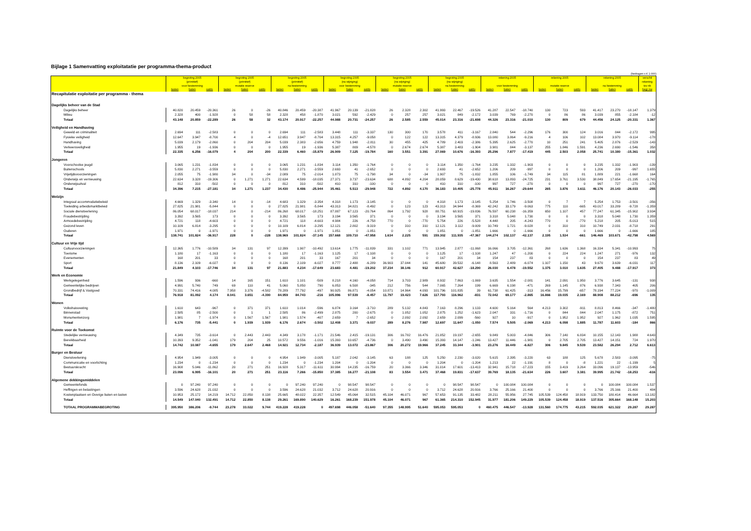Bijlage 1 Samenvatting exploitatatie per programma-thema-product
(bedragen x € 1.000)
| | begroting 2005 | | | begroting 2005 | | | begroting 2005 | | | begroting 2005 | | | begroting 2005 | | | begroting 2005 | | | rekening 2005 | | | rekening 2005 | | | rekening 2005 | | | verschil |
| --- | --- | --- | --- | --- | --- | --- | --- | --- | --- | --- | --- | --- | --- | --- | --- | --- | --- | --- | --- | --- | --- | --- | --- | --- | --- | --- | --- | --- |
| | (primitief) | | | (primitief) | | | (primitief) | | | (na wijziging) | | | (na wijziging) | | | (na wijziging) | | | | | | | | | | | | rekening |
| | voor bestemming | | | mutatie reserve | | | na bestemming | | | voor bestemming | | | mutatie reserve | | | na bestemming | | | voor bestemming | | | mutatie reserve | | | na bestemming | | | tov nb |
| | lasten | baten | saldo | lasten | baten | saldo | lasten | baten | saldo | lasten | baten | saldo | lasten | baten | saldo | lasten | baten | saldo | lasten | baten | saldo | lasten | baten | saldo | lasten | baten | saldo | begr nw |
| Recapitulatie exploitatie per programma - thema | | | | | | | | | | | | | | | | | | | | | | | | | | | | |
| Dagelijks beheer van de Stad | | | | | | | | | | | | | | | | | | | | | | | | | | | | |
| Dagelijks beheer | 40.820 | 20.459 | -20.361 | 26 | 0 | -26 | 40.846 | 20.459 | -20.387 | 41.967 | 20.139 | -21.828 | 26 | 2.328 | 2.302 | 41.993 | 22.467 | -19.526 | 41.287 | 22.547 | -18.740 | 130 | 723 | 593 | 41.417 | 23.270 | -18.147 | 1.379 |
| Milieu | 2.328 | 400 | -1.928 | 0 | 58 | 58 | 2.328 | 458 | -1.870 | 3.021 | 592 | -2.429 | 0 | 257 | 257 | 3.021 | 849 | -2.172 | 3.039 | 769 | -2.270 | 0 | 86 | 86 | 3.039 | 855 | -2.184 | -12 |
| Totaal | 43.148 | 20.859 | -22.289 | 26 | 58 | 32 | 43.174 | 20.917 | -22.257 | 44.988 | 20.731 | -24.257 | 26 | 2.585 | 2.559 | 45.014 | 23.316 | -21.698 | 44.326 | 23.316 | -21.010 | 130 | 809 | 679 | 44.456 | 24.125 | -20.331 | 1.367 |
| Veiligheid en Handhaving | | | | | | | | | | | | | | | | | | | | | | | | | | | | |
| Geweld en criminaliteit | 2.694 | 111 | -2.583 | 0 | 0 | 0 | 2.694 | 111 | -2.583 | 3.448 | 111 | -3.337 | 130 | 300 | 170 | 3.578 | 411 | -3.167 | 2.840 | 544 | -2.296 | 176 | 300 | 124 | 3.016 | 844 | -2.172 | 995 |
| Fysieke veiligheid | 12.647 | 3.947 | -8.700 | 4 | 0 | -4 | 12.651 | 3.947 | -8.704 | 13.315 | 4.257 | -9.058 | 0 | 122 | 122 | 13.315 | 4.379 | -8.936 | 13.080 | 3.864 | -9.216 | 4 | 106 | 102 | 13.084 | 3.970 | -9.114 | -178 |
| Handhaving | 5.039 | 2.179 | -2.860 | 0 | 204 | 204 | 5.039 | 2.383 | -2.656 | 4.759 | 1.948 | -2.811 | 30 | 455 | 425 | 4.789 | 2.403 | -2.386 | 5.395 | 2.625 | -2.770 | 10 | 251 | 241 | 5.405 | 2.876 | -2.529 | -143 |
| Verkeersveiligheid | 1.955 | 19 | -1.936 | 0 | 0 | 0 | 1.955 | 19 | -1.936 | 5.387 | 809 | -4.578 | 0 | 2.674 | 2.674 | 5.387 | 3.483 | -1.904 | 3.981 | 844 | -3.137 | 255 | 1.846 | 1.591 | 4.236 | 2.690 | -1.546 | 358 |
| Totaal | 22.335 | 6.256 | -16.079 | 4 | 204 | 200 | 22.339 | 6.460 | -15.879 | 26.909 | 7.125 | -19.784 | 160 | 3.551 | 3.391 | 27.069 | 10.676 | -16.393 | 25.296 | 7.877 | -17.419 | 445 | 2.503 | 2.058 | 25.741 | 10.380 | -15.361 | 1.032 |
| Jongeren | | | | | | | | | | | | | | | | | | | | | | | | | | | | |
| Voorschoolse jeugd | 3.065 | 1.231 | -1.834 | 0 | 0 | 0 | 3.065 | 1.231 | -1.834 | 3.114 | 1.350 | -1.764 | 0 | 0 | 0 | 3.114 | 1.350 | -1.764 | 3.235 | 1.332 | -1.903 | 0 | 0 | 0 | 3.235 | 1.332 | -1.903 | -139 |
| Buitenschools | 5.830 | 2.271 | -3.559 | 0 | 0 | 0 | 5.830 | 2.271 | -3.559 | 2.693 | 41 | -2.652 | 0 | 0 | 0 | 2.693 | 41 | -2.652 | 1.206 | 209 | -997 | 0 | 0 | 0 | 1.206 | 209 | -997 | 1.655 |
| Vrijetijdsvoorzieningen | 2.055 | 75 | -1.980 | 34 | 0 | -34 | 2.089 | 75 | -2.014 | 1.873 | 75 | -1.798 | 34 | 0 | -34 | 1.907 | 75 | -1.832 | 1.855 | 106 | -1.749 | 34 | 115 | 81 | 1.889 | 221 | -1.668 | 164 |
| Onderwijs en vernieuwing | 22.634 | 3.328 | -19.306 | 0 | 1.271 | 1.271 | 22.634 | 4.599 | -18.035 | 27.371 | 3.737 | -23.634 | 688 | 4.892 | 4.204 | 28.059 | 8.629 | -19.430 | 38.618 | 13.893 | -24.725 | 231 | 3.761 | 3.530 | 38.849 | 17.654 | -21.195 | -1.765 |
| Onderwijsuitval | 812 | 310 | -502 | 0 | 0 | 0 | 812 | 310 | -502 | 410 | 310 | -100 | 0 | 0 | 0 | 410 | 310 | -100 | 997 | 727 | -270 | 0 | 0 | 0 | 997 | 727 | -270 | -170 |
| Totaal | 34.396 | 7.215 | -27.181 | 34 | 1.271 | 1.237 | 34.430 | 8.486 | -25.944 | 35.461 | 5.513 | -29.948 | 722 | 4.892 | 4.170 | 36.183 | 10.405 | -25.778 | 45.911 | 16.267 | -29.644 | 265 | 3.876 | 3.611 | 46.176 | 20.143 | -26.033 | -255 |
| Welzijn | | | | | | | | | | | | | | | | | | | | | | | | | | | | |
| Integraal accommodatiebeleid | 4.669 | 1.329 | -3.340 | 14 | 0 | -14 | 4.683 | 1.329 | -3.354 | 4.318 | 1.173 | -3.145 | 0 | 0 | 0 | 4.318 | 1.173 | -3.145 | 5.254 | 1.746 | -3.508 | 0 | 7 | 7 | 5.254 | 1.753 | -3.501 | -356 |
| Toeleiding arbeidsmarktbeleid | 27.825 | 21.981 | -5.844 | 0 | 0 | 0 | 27.825 | 21.981 | -5.844 | 43.313 | 34.821 | -8.492 | 0 | 123 | 123 | 43.313 | 34.944 | -8.369 | 42.242 | 33.179 | -9.063 | 775 | 110 | -665 | 43.017 | 33.289 | -9.728 | -1.359 |
| Sociale dienstverlening | 86.054 | 68.017 | -18.037 | 214 | 0 | -214 | 86.268 | 68.017 | -18.251 | 87.887 | 67.123 | -20.764 | 864 | 1.792 | 928 | 88.751 | 68.915 | -19.836 | 76.597 | 60.238 | -16.359 | 650 | 1.107 | 457 | 77.247 | 61.345 | -15.902 | 3.934 |
| Fraudebestrijding | 3.392 | 3.565 | 173 | 0 | 0 | 0 | 3.392 | 3.565 | 173 | 3.194 | 3.565 | 371 | 0 | 0 | 0 | 3.194 | 3.565 | 371 | 3.318 | 5.048 | 1.730 | 0 | 0 | 0 | 3.318 | 5.048 | 1.730 | 1.359 |
| Armoedebestrijding | 4.721 | 118 | -4.603 | 0 | 0 | 0 | 4.721 | 118 | -4.603 | 4.984 | 226 | -4.758 | 770 | 0 | -770 | 5.754 | 226 | -5.528 | 4.448 | 205 | -4.243 | 770 | 0 | -770 | 5.218 | 205 | -5.013 | 515 |
| Gezond leven | 10.109 | 6.814 | -3.295 | 0 | 0 | 0 | 10.109 | 6.814 | -3.295 | 12.121 | 2.802 | -9.319 | 0 | 310 | 310 | 12.121 | 3.112 | -9.009 | 10.749 | 1.721 | -9.028 | 0 | 310 | 310 | 10.749 | 2.031 | -8.718 | 291 |
| Ouderen | 1.971 | 0 | -1.971 | 0 | 0 | 0 | 1.971 | 0 | -1.971 | 1.851 | 0 | -1.851 | 0 | 0 | 0 | 1.851 | 0 | -1.851 | 1.666 | 0 | -1.666 | 0 | 0 | 0 | 1.666 | 0 | -1.666 | 185 |
| Totaal | 138.741 | 101.824 | -36.917 | 228 | 0 | -228 | 138.969 | 101.824 | -37.145 | 157.668 | 109.710 | -47.958 | 1.634 | 2.225 | 591 | 159.302 | 111.935 | -47.367 | 144.274 | 102.137 | -42.137 | 2.195 | 1.534 | -661 | 146.469 | 103.671 | -42.798 | 4.569 |
| Cultuur en Vrije tijd | | | | | | | | | | | | | | | | | | | | | | | | | | | | |
| Cultuurvoorzieningen | 12.365 | 1.776 | -10.589 | 34 | 131 | 97 | 12.399 | 1.907 | -10.492 | 13.614 | 1.775 | -11.839 | 331 | 1.102 | 771 | 13.945 | 2.877 | -11.068 | 16.066 | 3.705 | -12.361 | 268 | 1.636 | 1.368 | 16.334 | 5.341 | -10.993 | 75 |
| Toerisme | 1.180 | 17 | -1.163 | 0 | 0 | 0 | 1.180 | 17 | -1.163 | 1.125 | 17 | -1.108 | 0 | 0 | 0 | 1.125 | 17 | -1.108 | 1.247 | 47 | -1.200 | 0 | 224 | 224 | 1.247 | 271 | -976 | 132 |
| Evenementen | 168 | 201 | 33 | 0 | 0 | 0 | 168 | 201 | 33 | 167 | 201 | 34 | 0 | 0 | 0 | 167 | 201 | 34 | 154 | 237 | 83 | 0 | 0 | 0 | 154 | 237 | 83 | 49 |
| Sport | 8.136 | 2.109 | -6.027 | 0 | 0 | 0 | 8.136 | 2.109 | -6.027 | 8.777 | 2.488 | -6.289 | 36.903 | 37.044 | 141 | 45.680 | 39.532 | -6.148 | 8.563 | 2.489 | -6.074 | 1.107 | 1.150 | 43 | 9.670 | 3.639 | -6.031 | 117 |
| Totaal | 21.849 | 4.103 | -17.746 | 34 | 131 | 97 | 21.883 | 4.234 | -17.649 | 23.683 | 4.481 | -19.202 | 37.234 | 38.146 | 912 | 60.917 | 42.627 | -18.290 | 26.030 | 6.478 | -19.552 | 1.375 | 3.010 | 1.635 | 27.405 | 9.488 | -17.917 | 373 |
| Werk en Economie | | | | | | | | | | | | | | | | | | | | | | | | | | | | |
| Werkgelegenheid | 1.596 | 936 | -660 | 14 | 165 | 151 | 1.610 | 1.101 | -509 | 8.218 | 4.160 | -4.058 | 714 | 3.703 | 2.989 | 8.932 | 7.863 | -1.069 | 3.635 | 1.554 | -2.081 | 141 | 2.091 | 1.950 | 3.776 | 3.645 | -131 | 938 |
| Gemeentelijke bedrijven | 4.991 | 5.740 | 749 | 69 | 110 | 41 | 5.060 | 5.850 | 790 | 6.853 | 6.508 | -345 | 212 | 756 | 544 | 7.065 | 7.264 | 199 | 6.669 | 6.198 | -471 | 269 | 1.145 | 876 | 6.938 | 7.343 | 405 | 206 |
| Grondbedrijf & Vastgoed | 70.331 | 74.416 | 4.085 | 7.958 | 3.376 | -4.582 | 78.289 | 77.792 | -497 | 90.925 | 86.871 | -4.054 | 10.871 | 14.964 | 4.093 | 101.796 | 101.835 | 39 | 61.738 | 61.425 | -313 | 16.456 | 15.799 | -657 | 78.194 | 77.224 | -970 | -1.009 |
| Totaal | 76.918 | 81.092 | 4.174 | 8.041 | 3.651 | -4.390 | 84.959 | 84.743 | -216 | 105.996 | 97.539 | -8.457 | 11.797 | 19.423 | 7.626 | 117.793 | 116.962 | -831 | 72.042 | 69.177 | -2.865 | 16.866 | 19.035 | 2.169 | 88.908 | 88.212 | -696 | 135 |
| Wonen | | | | | | | | | | | | | | | | | | | | | | | | | | | | |
| Volkshuisvesting | 1.610 | 643 | -967 | 0 | 371 | 371 | 1.610 | 1.014 | -596 | 6.874 | 3.164 | -3.710 | 289 | 5.132 | 4.843 | 7.163 | 8.296 | 1.133 | 4.600 | 5.164 | 564 | 4.213 | 3.302 | -911 | 8.813 | 8.466 | -347 | -1.480 |
| Binnenstad | 2.585 | 85 | -2.500 | 0 | 1 | 1 | 2.585 | 86 | -2.499 | 2.875 | 200 | -2.675 | 0 | 1.052 | 1.052 | 2.875 | 1.252 | -1.623 | 2.047 | 331 | -1.716 | 0 | 844 | 844 | 2.047 | 1.175 | -872 | 751 |
| Monumentenzorg | 1.981 | 7 | -1.974 | 0 | 1.567 | 1.567 | 1.981 | 1.574 | -407 | 2.659 | 7 | -2.652 | 0 | 2.092 | 2.092 | 2.659 | 2.099 | -560 | 927 | 10 | -917 | 0 | 1.952 | 1.952 | 927 | 1.962 | 1.035 | 1.595 |
| Totaal | 6.176 | 735 | -5.441 | 0 | 1.939 | 1.939 | 6.176 | 2.674 | -3.502 | 12.408 | 3.371 | -9.037 | 289 | 8.276 | 7.987 | 12.697 | 11.647 | -1.050 | 7.574 | 5.505 | -2.069 | 4.213 | 6.098 | 1.885 | 11.787 | 11.603 | -184 | 866 |
| Ruimte voor de Toekomst | | | | | | | | | | | | | | | | | | | | | | | | | | | | |
| Stedelijke vernieuwing | 4.349 | 735 | -3.614 | 0 | 2.443 | 2.443 | 4.349 | 3.178 | -1.171 | 21.546 | 2.415 | -19.131 | 306 | 16.782 | 16.476 | 21.852 | 19.197 | -2.655 | 9.849 | 5.003 | -4.846 | 306 | 7.140 | 6.834 | 10.155 | 12.143 | 1.988 | 4.643 |
| Bereikbaarheid | 10.393 | 9.352 | -1.041 | 179 | 204 | 25 | 10.572 | 9.556 | -1.016 | 15.393 | 10.657 | -4.736 | 0 | 3.490 | 3.490 | 15.393 | 14.147 | -1.246 | 13.427 | 11.446 | -1.981 | 0 | 2.705 | 2.705 | 13.427 | 14.151 | 724 | 1.970 |
| Totaal | 14.742 | 10.087 | -4.655 | 179 | 2.647 | 2.468 | 14.921 | 12.734 | -2.187 | 36.939 | 13.072 | -23.867 | 306 | 20.272 | 19.966 | 37.245 | 33.344 | -3.901 | 23.276 | 16.449 | -6.827 | 306 | 9.845 | 9.539 | 23.582 | 26.294 | 2.712 | 6.613 |
| Burger en Bestuur | | | | | | | | | | | | | | | | | | | | | | | | | | | | |
| Dienstverlening | 4.954 | 1.949 | -3.005 | 0 | 0 | 0 | 4.954 | 1.949 | -3.005 | 5.187 | 2.042 | -3.145 | 63 | 188 | 125 | 5.250 | 2.230 | -3.020 | 5.615 | 2.395 | -3.220 | 63 | 188 | 125 | 5.678 | 2.583 | -3.095 | -75 |
| Communicatie en voorlichting | 1.234 | 0 | -1.234 | 0 | 0 | 0 | 1.234 | 0 | -1.234 | 1.204 | 0 | -1.204 | 0 | 0 | 0 | 1.204 | 0 | -1.204 | 1.213 | 22 | -1.191 | 8 | 0 | -8 | 1.221 | 22 | -1.199 | 5 |
| Bestuurskracht | 16.908 | 5.046 | -11.862 | 20 | 271 | 251 | 16.928 | 5.317 | -11.611 | 30.994 | 14.235 | -16.759 | 20 | 3.366 | 3.346 | 31.014 | 17.601 | -13.413 | 32.941 | 15.718 | -17.223 | 155 | 3.419 | 3.264 | 33.096 | 19.137 | -13.959 | -546 |
| Totaal | 23.096 | 6.995 | -16.101 | 20 | 271 | 251 | 23.116 | 7.266 | -15.850 | 37.385 | 16.277 | -21.108 | 83 | 3.554 | 3.471 | 37.468 | 19.831 | -17.637 | 39.769 | 18.135 | -21.634 | 226 | 3.607 | 3.381 | 39.995 | 21.742 | -18.253 | -616 |
| Algemene dekkingsmiddelen | | | | | | | | | | | | | | | | | | | | | | | | | | | | |
| Gemeentefonds | 0 | 97.240 | 97.240 | 0 | 0 | 0 | 0 | 97.240 | 97.240 | 0 | 98.547 | 98.547 | 0 | 0 | 0 | 0 | 98.547 | 98.547 | 0 | 100.084 | 100.084 | 0 | 0 | 0 | 0 | 100.084 | 100.084 | 1.537 |
| Heffingen en belastingen | 3.596 | 24.628 | 21.032 | 0 | 0 | 0 | 3.596 | 24.628 | 21.032 | 3.712 | 24.628 | 20.916 | 0 | 0 | 0 | 3.712 | 24.628 | 20.916 | 3.766 | 25.166 | 21.400 | 0 | 0 | 0 | 3.766 | 25.166 | 21.400 | 484 |
| Kostenplaatsen en Overige baten en lasten | 10.953 | 25.172 | 14.219 | 14.712 | 22.850 | 8.138 | 25.665 | 48.022 | 22.357 | 12.549 | 45.064 | 32.515 | 45.104 | 46.071 | 967 | 57.653 | 91.135 | 33.482 | 28.211 | 55.956 | 27.745 | 105.539 | 124.458 | 18.919 | 133.750 | 180.414 | 46.664 | 13.182 |
| Totaal | 14.549 | 147.040 | 132.491 | 14.712 | 22.850 | 8.138 | 29.261 | 169.890 | 140.629 | 16.261 | 168.239 | 151.978 | 45.104 | 46.071 | 967 | 61.365 | 214.310 | 152.945 | 31.977 | 181.206 | 149.229 | 105.539 | 124.458 | 18.919 | 137.516 | 305.664 | 168.148 | 15.203 |
| TOTAAL PROGRAMMABEGROTING | 395.950 | 386.206 | -9.744 | 23.278 | 33.022 | 9.744 | 419.228 | 419.228 | 0 | 497.698 | 446.058 | -51.640 | 97.355 | 148.995 | 51.640 | 595.053 | 595.053 | 0 | 460.475 | 446.547 | -13.928 | 131.560 | 174.775 | 43.215 | 592.035 | 621.322 | 29.287 | 29.287 |